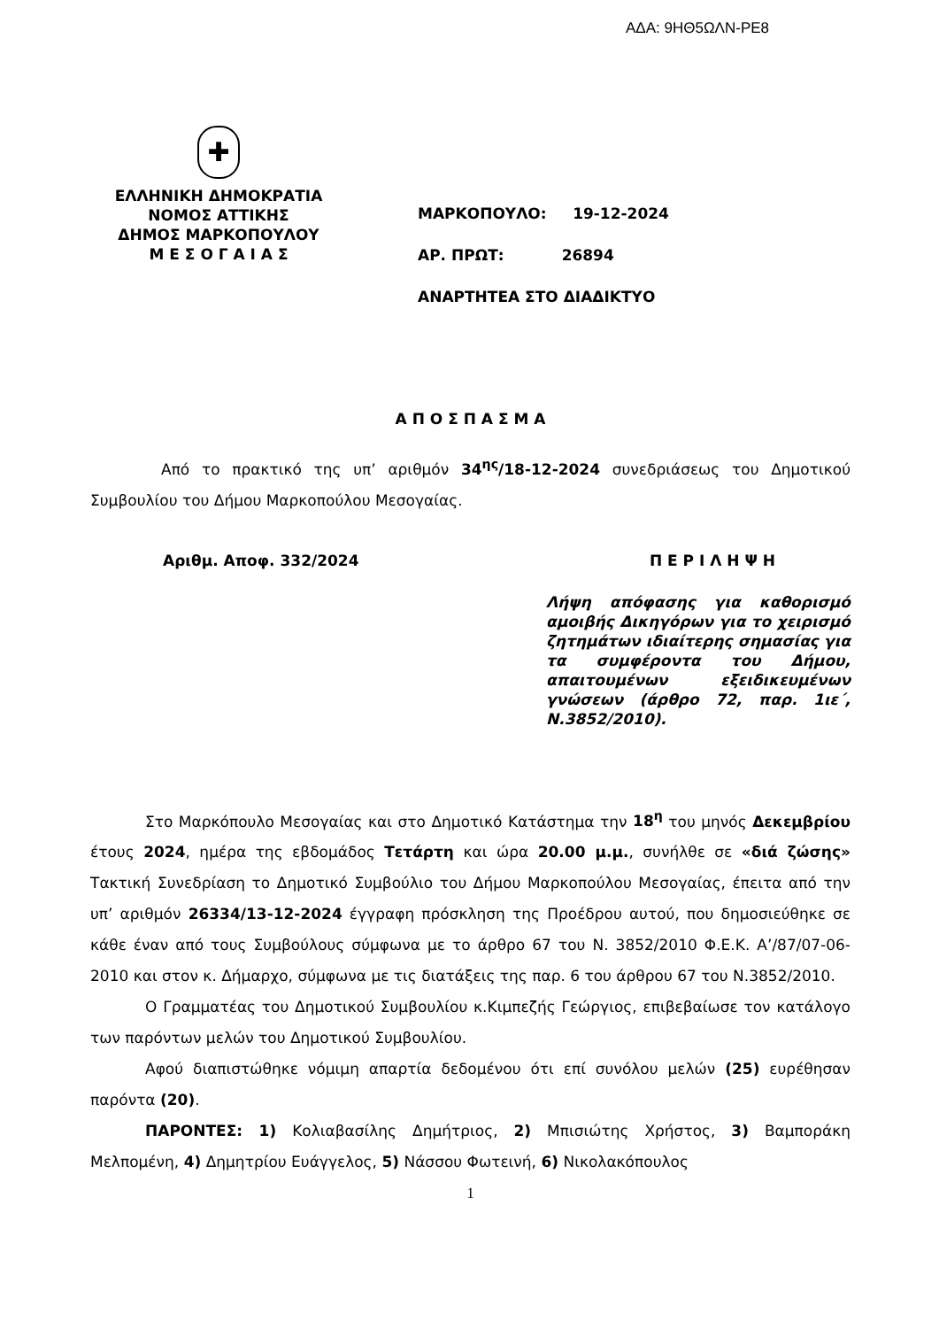ΑΔΑ: 9ΗΘ5ΩΛΝ-ΡΕ8
✚
ΕΛΛΗΝΙΚΗ ΔΗΜΟΚΡΑΤΙΑ
ΝΟΜΟΣ ΑΤΤΙΚΗΣ
ΔΗΜΟΣ ΜΑΡΚΟΠΟΥΛΟΥ
Μ Ε Σ Ο Γ Α Ι Α Σ
ΜΑΡΚΟΠΟΥΛΟ: 19-12-2024
ΑΡ. ΠΡΩΤ: 26894
ΑΝΑΡΤΗΤΕΑ ΣΤΟ ΔΙΑΔΙΚΤΥΟ
Α Π Ο Σ Π Α Σ Μ Α
Από το πρακτικό της υπ’ αριθμόν 34<sup>ης</sup>/18-12-2024 συνεδριάσεως του Δημοτικού Συμβουλίου του Δήμου Μαρκοπούλου Μεσογαίας.
Αριθμ. Αποφ. 332/2024 Π Ε Ρ Ι Λ Η Ψ Η
Λήψη απόφασης για καθορισμό αμοιβής Δικηγόρων για το χειρισμό ζητημάτων ιδιαίτερης σημασίας για τα συμφέροντα του Δήμου, απαιτουμένων εξειδικευμένων γνώσεων (άρθρο 72, παρ. 1ιε΄, Ν.3852/2010).
Στο Μαρκόπουλο Μεσογαίας και στο Δημοτικό Κατάστημα την 18<sup>η</sup> του μηνός Δεκεμβρίου έτους 2024, ημέρα της εβδομάδος Τετάρτη και ώρα 20.00 μ.μ., συνήλθε σε «διά ζώσης» Τακτική Συνεδρίαση το Δημοτικό Συμβούλιο του Δήμου Μαρκοπούλου Μεσογαίας, έπειτα από την υπ’ αριθμόν 26334/13-12-2024 έγγραφη πρόσκληση της Προέδρου αυτού, που δημοσιεύθηκε σε κάθε έναν από τους Συμβούλους σύμφωνα με το άρθρο 67 του Ν. 3852/2010 Φ.Ε.Κ. Α’/87/07-06-2010 και στον κ. Δήμαρχο, σύμφωνα με τις διατάξεις της παρ. 6 του άρθρου 67 του Ν.3852/2010.
Ο Γραμματέας του Δημοτικού Συμβουλίου κ.Κιμπεζής Γεώργιος, επιβεβαίωσε τον κατάλογο των παρόντων μελών του Δημοτικού Συμβουλίου.
Αφού διαπιστώθηκε νόμιμη απαρτία δεδομένου ότι επί συνόλου μελών (25) ευρέθησαν παρόντα (20).
ΠΑΡΟΝΤΕΣ: 1) Κολιαβασίλης Δημήτριος, 2) Μπισιώτης Χρήστος, 3) Βαμποράκη Μελπομένη, 4) Δημητρίου Ευάγγελος, 5) Νάσσου Φωτεινή, 6) Νικολακόπουλος
1